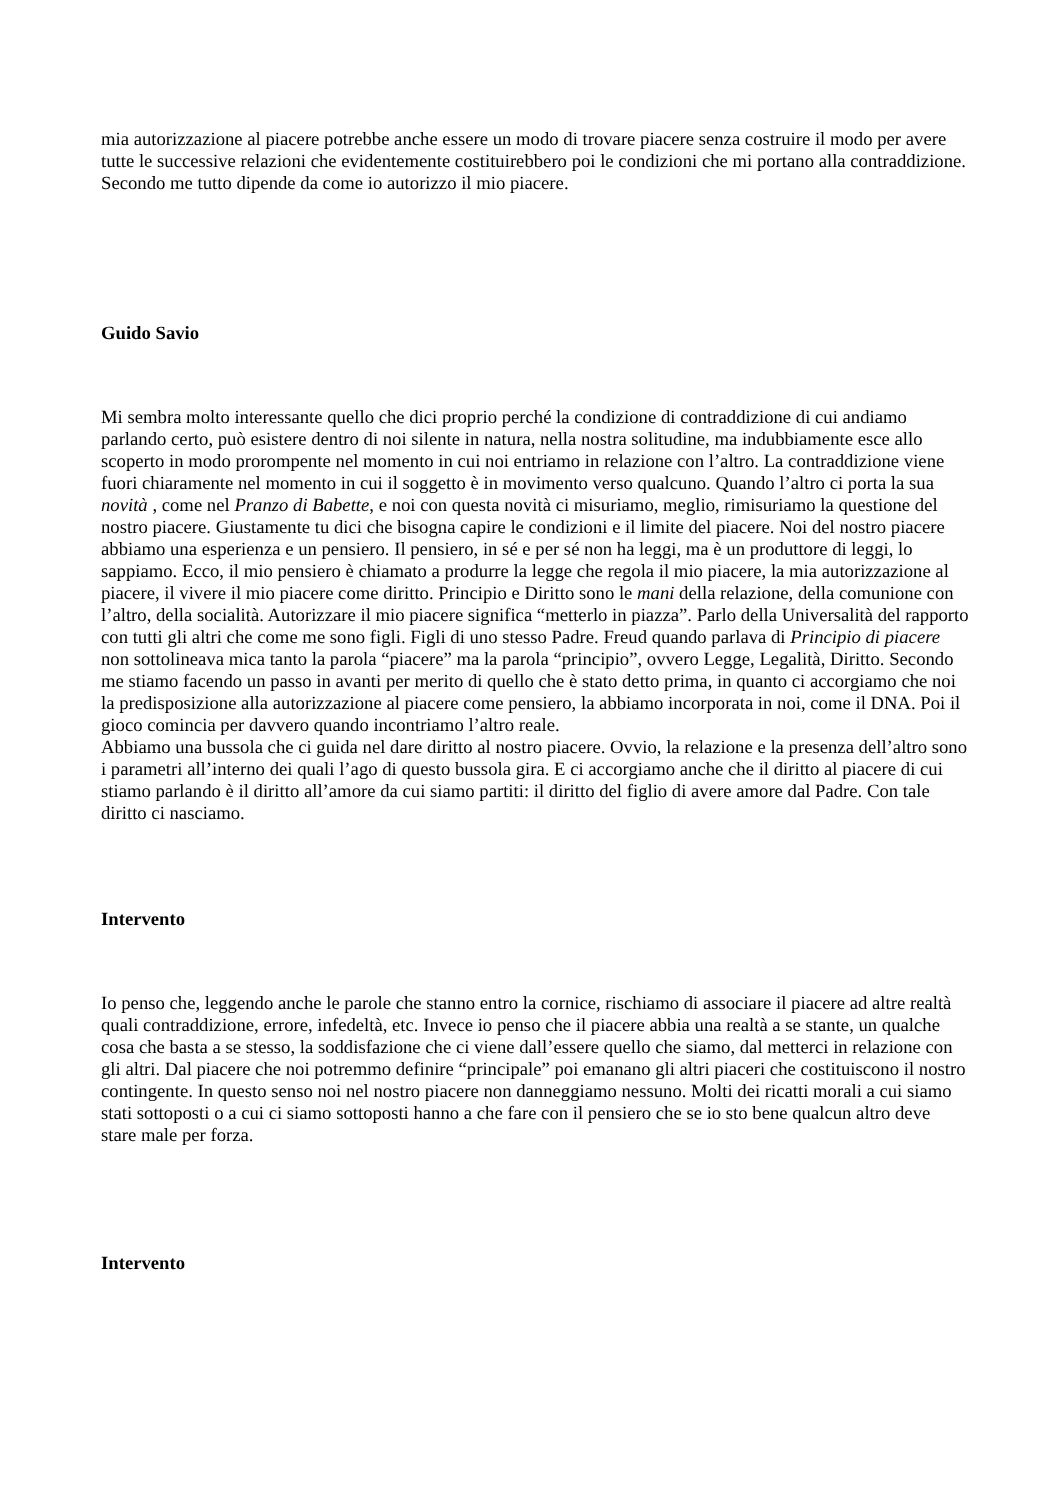mia autorizzazione al piacere potrebbe anche essere un modo di trovare piacere senza costruire il modo per avere tutte le successive relazioni che evidentemente costituirebbero poi le condizioni che mi portano alla contraddizione. Secondo me tutto dipende da come io autorizzo il mio piacere.
Guido Savio
Mi sembra molto interessante quello che dici proprio perché la condizione di contraddizione di cui andiamo parlando certo, può esistere dentro di noi silente in natura, nella nostra solitudine, ma indubbiamente esce allo scoperto in modo prorompente nel momento in cui noi entriamo in relazione con l’altro. La contraddizione viene fuori chiaramente nel momento in cui il soggetto è in movimento verso qualcuno. Quando l’altro ci porta la sua novità , come nel Pranzo di Babette, e noi con questa novità ci misuriamo, meglio, rimisuriamo la questione del nostro piacere. Giustamente tu dici che bisogna capire le condizioni e il limite del piacere. Noi del nostro piacere abbiamo una esperienza e un pensiero. Il pensiero, in sé e per sé non ha leggi, ma è un produttore di leggi, lo sappiamo. Ecco, il mio pensiero è chiamato a produrre la legge che regola il mio piacere, la mia autorizzazione al piacere, il vivere il mio piacere come diritto. Principio e Diritto sono le mani della relazione, della comunione con l’altro, della socialità. Autorizzare il mio piacere significa “metterlo in piazza”. Parlo della Universalità del rapporto con tutti gli altri che come me sono figli. Figli di uno stesso Padre. Freud quando parlava di Principio di piacere non sottolineava mica tanto la parola “piacere” ma la parola “principio”, ovvero Legge, Legalità, Diritto. Secondo me stiamo facendo un passo in avanti per merito di quello che è stato detto prima, in quanto ci accorgiamo che noi la predisposizione alla autorizzazione al piacere come pensiero, la abbiamo incorporata in noi, come il DNA. Poi il gioco comincia per davvero quando incontriamo l’altro reale.
Abbiamo una bussola che ci guida nel dare diritto al nostro piacere. Ovvio, la relazione e la presenza dell’altro sono i parametri all’interno dei quali l’ago di questo bussola gira. E ci accorgiamo anche che il diritto al piacere di cui stiamo parlando è il diritto all’amore da cui siamo partiti: il diritto del figlio di avere amore dal Padre. Con tale diritto ci nasciamo.
Intervento
Io penso che, leggendo anche le parole che stanno entro la cornice, rischiamo di associare il piacere ad altre realtà quali contraddizione, errore, infedeltà, etc. Invece io penso che il piacere abbia una realtà a se stante, un qualche cosa che basta a se stesso, la soddisfazione che ci viene dall’essere quello che siamo, dal metterci in relazione con gli altri. Dal piacere che noi potremmo definire “principale” poi emanano gli altri piaceri che costituiscono il nostro contingente. In questo senso noi nel nostro piacere non danneggiamo nessuno. Molti dei ricatti morali a cui siamo stati sottoposti o a cui ci siamo sottoposti hanno a che fare con il pensiero che se io sto bene qualcun altro deve stare male per forza.
Intervento